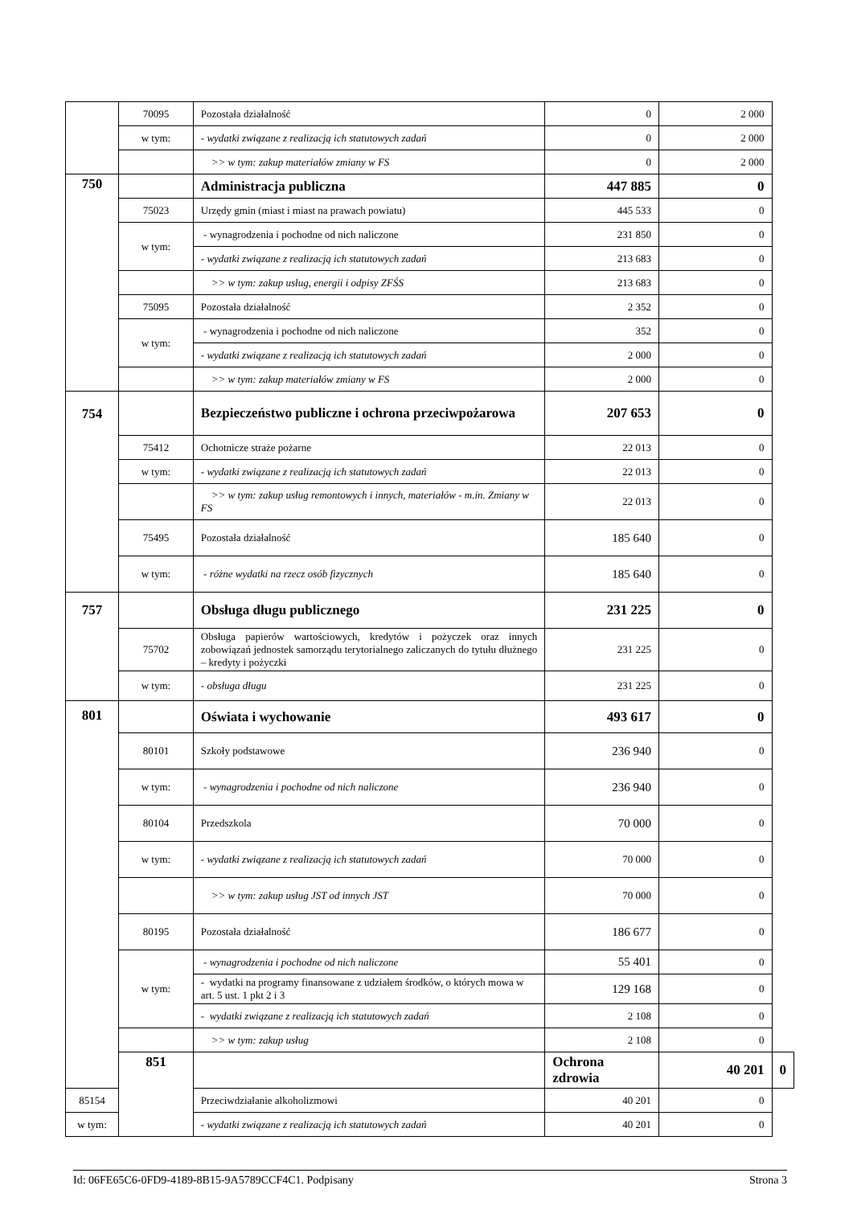| | 70095 | Pozostała działalność | 0 | 2 000 | |
| | w tym: | - wydatki związane z realizacją ich statutowych zadań | 0 | 2 000 | |
| | | >> w tym: zakup materiałów zmiany w FS | 0 | 2 000 | |
| 750 | | Administracja publiczna | 447 885 | 0 | |
| | 75023 | Urzędy gmin (miast i miast na prawach powiatu) | 445 533 | 0 | |
| | w tym: | - wynagrodzenia i pochodne od nich naliczone | 231 850 | 0 | |
| | | - wydatki związane z realizacją ich statutowych zadań | 213 683 | 0 | |
| | | >> w tym: zakup usług, energii i odpisy ZFŚS | 213 683 | 0 | |
| | 75095 | Pozostała działalność | 2 352 | 0 | |
| | w tym: | - wynagrodzenia i pochodne od nich naliczone | 352 | 0 | |
| | | - wydatki związane z realizacją ich statutowych zadań | 2 000 | 0 | |
| | | >> w tym: zakup materiałów zmiany w FS | 2 000 | 0 | |
| 754 | | Bezpieczeństwo publiczne i ochrona przeciwpożarowa | 207 653 | 0 | |
| | 75412 | Ochotnicze straże pożarne | 22 013 | 0 | |
| | w tym: | - wydatki związane z realizacją ich statutowych zadań | 22 013 | 0 | |
| | | >> w tym: zakup usług remontowych i innych, materiałów - m.in. Zmiany w FS | 22 013 | 0 | |
| | 75495 | Pozostała działalność | 185 640 | 0 | |
| | w tym: | - różne wydatki na rzecz osób fizycznych | 185 640 | 0 | |
| 757 | | Obsługa długu publicznego | 231 225 | 0 | |
| | 75702 | Obsługa papierów wartościowych, kredytów i pożyczek oraz innych zobowiązań jednostek samorządu terytorialnego zaliczanych do tytułu dłużnego – kredyty i pożyczki | 231 225 | 0 | |
| | w tym: | - obsługa długu | 231 225 | 0 | |
| 801 | | Oświata i wychowanie | 493 617 | 0 | |
| | 80101 | Szkoły podstawowe | 236 940 | 0 | |
| | w tym: | - wynagrodzenia i pochodne od nich naliczone | 236 940 | 0 | |
| | 80104 | Przedszkola | 70 000 | 0 | |
| | w tym: | - wydatki związane z realizacją ich statutowych zadań | 70 000 | 0 | |
| | | >> w tym: zakup usług JST od innych JST | 70 000 | 0 | |
| | 80195 | Pozostała działalność | 186 677 | 0 | |
| | w tym: | - wynagrodzenia i pochodne od nich naliczone | 55 401 | 0 | |
| | | - wydatki na programy finansowane z udziałem środków, o których mowa w art. 5 ust. 1 pkt 2 i 3 | 129 168 | 0 | |
| | | - wydatki związane z realizacją ich statutowych zadań | 2 108 | 0 | |
| | | >> w tym: zakup usług | 2 108 | 0 | |
| | 851 | | Ochrona zdrowia | 40 201 | 0 |
| 85154 | | Przeciwdziałanie alkoholizmowi | 40 201 | 0 | |
| w tym: | | - wydatki związane z realizacją ich statutowych zadań | 40 201 | 0 | |
Id: 06FE65C6-0FD9-4189-8B15-9A5789CCF4C1. Podpisany Strona 3